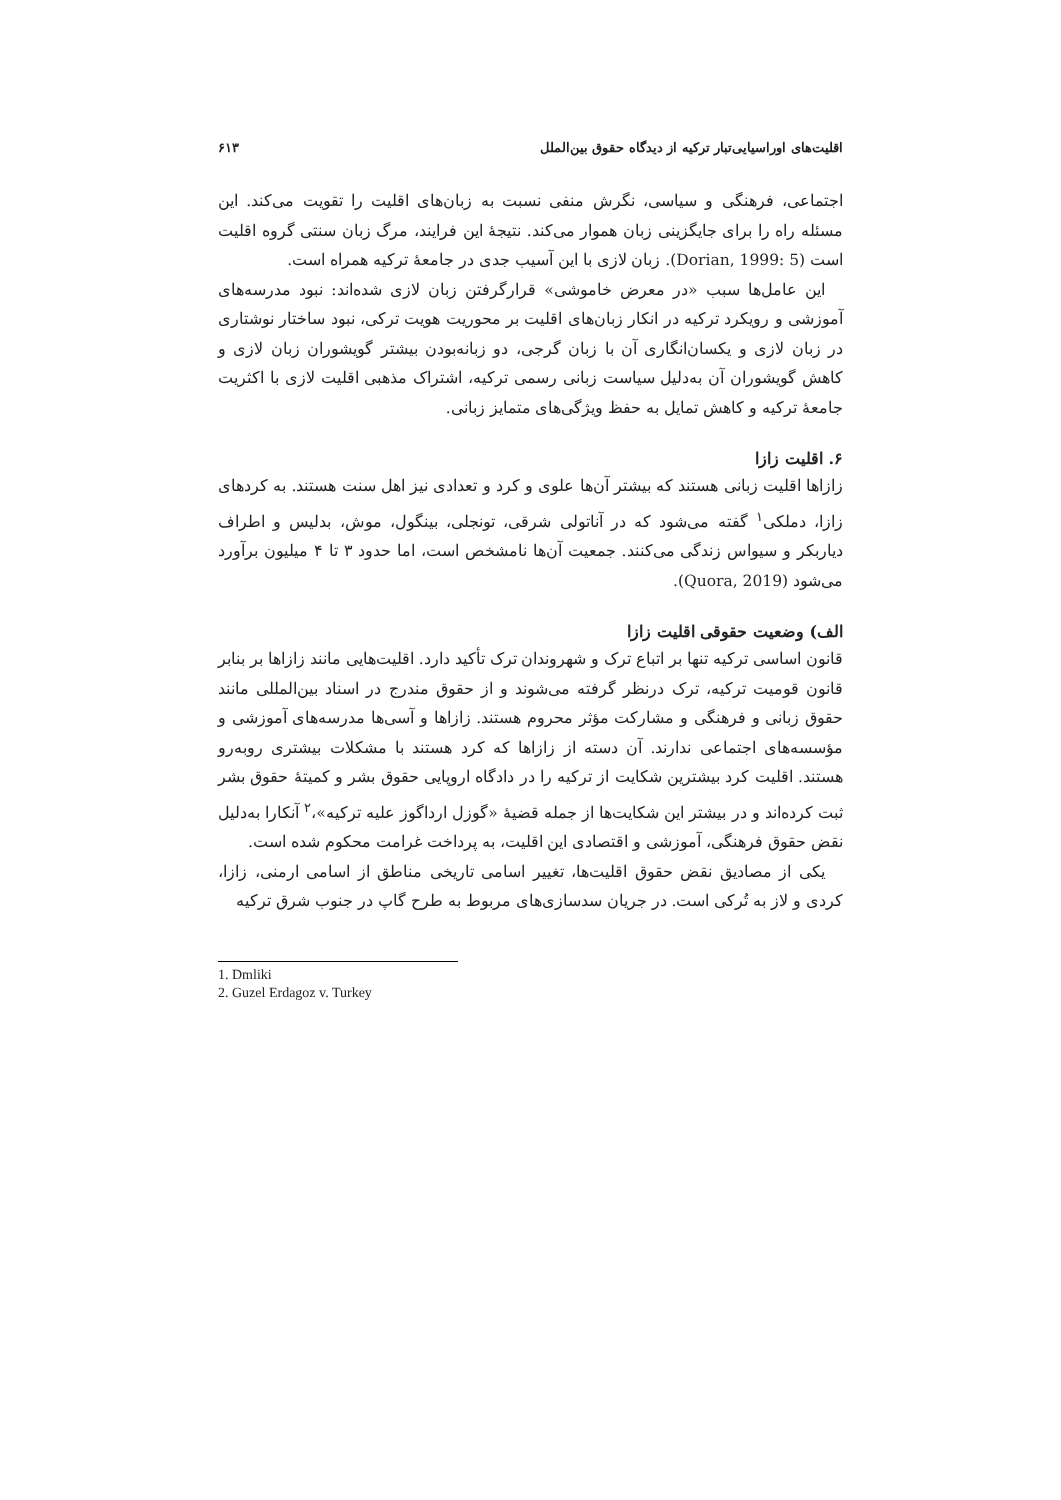اقلیت‌های اوراسیایی‌تبار ترکیه از دیدگاه حقوق بین‌الملل ۶۱۳
اجتماعی، فرهنگی و سیاسی، نگرش منفی نسبت به زبان‌های اقلیت را تقویت می‌کند. این مسئله راه را برای جایگزینی زبان هموار می‌کند. نتیجهٔ این فرایند، مرگ زبان سنتی گروه اقلیت است (Dorian, 1999: 5). زبان لازی با این آسیب جدی در جامعهٔ ترکیه همراه است.
این عامل‌ها سبب «در معرض خاموشی» قرارگرفتن زبان لازی شده‌اند: نبود مدرسه‌های آموزشی و رویکرد ترکیه در انکار زبان‌های اقلیت بر محوریت هویت ترکی، نبود ساختار نوشتاری در زبان لازی و یکسان‌انگاری آن با زبان گرجی، دو زبانه‌بودن بیشتر گویشوران زبان لازی و کاهش گویشوران آن به‌دلیل سیاست زبانی رسمی ترکیه، اشتراک مذهبی اقلیت لازی با اکثریت جامعهٔ ترکیه و کاهش تمایل به حفظ ویژگی‌های متمایز زبانی.
۶. اقلیت زازا
زازاها اقلیت زبانی هستند که بیشتر آن‌ها علوی و کرد و تعدادی نیز اهل سنت هستند. به کردهای زازا، دملکی<sup>۱</sup> گفته می‌شود که در آناتولی شرقی، تونجلی، بینگول، موش، بدلیس و اطراف دیاربکر و سیواس زندگی می‌کنند. جمعیت آن‌ها نامشخص است، اما حدود ۳ تا ۴ میلیون برآورد می‌شود (Quora, 2019).
الف) وضعیت حقوقی اقلیت زازا
قانون اساسی ترکیه تنها بر اتباع ترک و شهروندان ترک تأکید دارد. اقلیت‌هایی مانند زازاها بر بنابر قانون قومیت ترکیه، ترک درنظر گرفته می‌شوند و از حقوق مندرج در اسناد بین‌المللی مانند حقوق زبانی و فرهنگی و مشارکت مؤثر محروم هستند. زازاها و آسی‌ها مدرسه‌های آموزشی و مؤسسه‌های اجتماعی ندارند. آن دسته از زازاها که کرد هستند با مشکلات بیشتری روبه‌رو هستند. اقلیت کرد بیشترین شکایت از ترکیه را در دادگاه اروپایی حقوق بشر و کمیتهٔ حقوق بشر ثبت کرده‌اند و در بیشتر این شکایت‌ها از جمله قضیهٔ «گوزل ارداگوز علیه ترکیه»،<sup>۲</sup> آنکارا به‌دلیل نقض حقوق فرهنگی، آموزشی و اقتصادی این اقلیت، به پرداخت غرامت محکوم شده است.
یکی از مصادیق نقض حقوق اقلیت‌ها، تغییر اسامی تاریخی مناطق از اسامی ارمنی، زازا، کردی و لاز به تُرکی است. در جریان سدسازی‌های مربوط به طرح گاپ در جنوب شرق ترکیه
1. Dmliki
2. Guzel Erdagoz v. Turkey